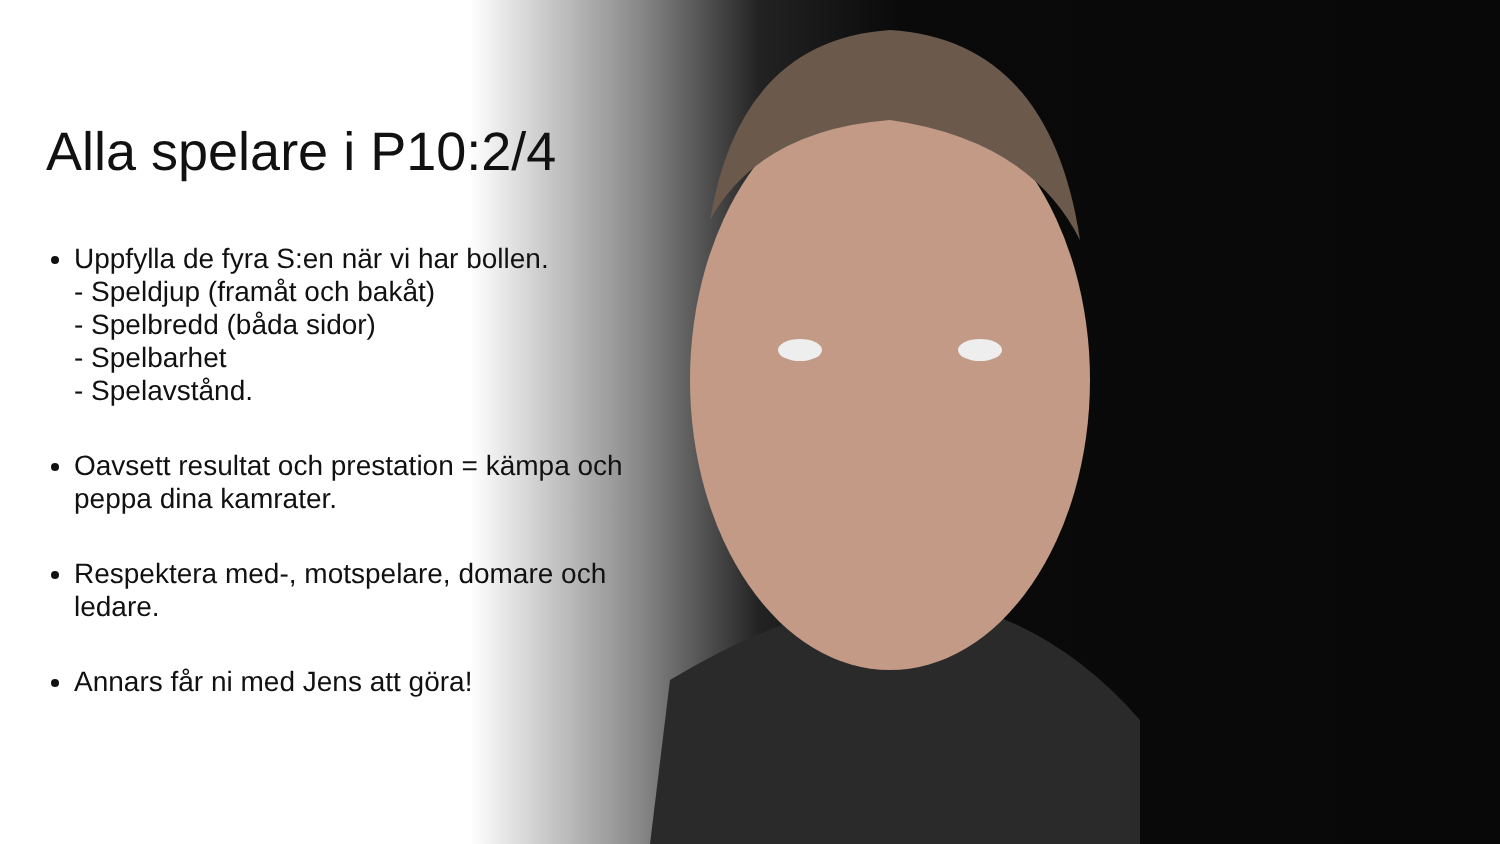Alla spelare i P10:2/4
Uppfylla de fyra S:en när vi har bollen.
- Speldjup (framåt och bakåt)
- Spelbredd (båda sidor)
- Spelbarhet
- Spelavstånd.
Oavsett resultat och prestation = kämpa och peppa dina kamrater.
Respektera med-, motspelare, domare och ledare.
Annars får ni med Jens att göra!